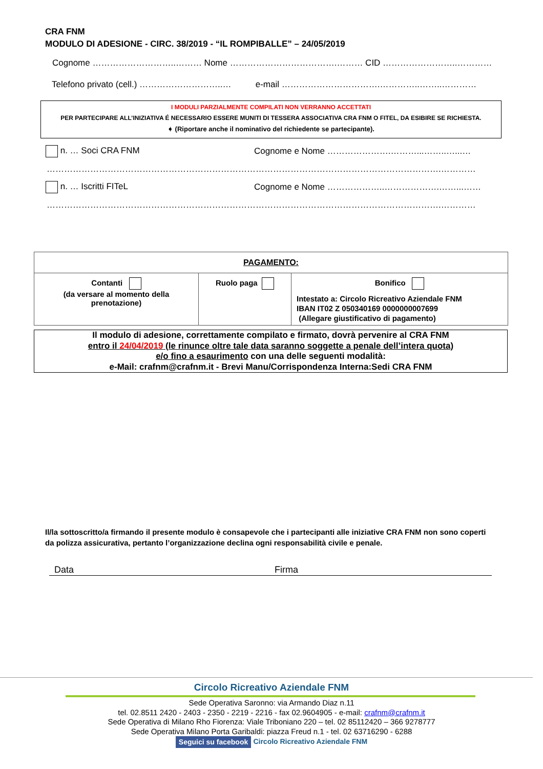CRA FNM
MODULO DI ADESIONE - CIRC. 38/2019 - “IL ROMPIBALLE” – 24/05/2019
Cognome ………………………..……… Nome ……………………………….……… CID ……………………..…………
Telefono privato (cell.) ………………………..… e-mail …………………………….…………..……..…………
I MODULI PARZIALMENTE COMPILATI NON VERRANNO ACCETTATI
PER PARTECIPARE ALL’INIZIATIVA É NECESSARIO ESSERE MUNITI DI TESSERA ASSOCIATIVA CRA FNM O FITEL, DA ESIBIRE SE RICHIESTA.
➧ (Riportare anche il nominativo del richiedente se partecipante).
n. … Soci CRA FNM Cognome e Nome ………………….………...……..…...…
……………………………………………………………………………………………………………………….…………
n. … Iscritti FITeL Cognome e Nome ………………..……………….……...……
……………………………………………………………………………………………………………………….…………
| PAGAMENTO: | | |
| Contanti (da versare al momento della prenotazione) | Ruolo paga | Bonifico Intestato a: Circolo Ricreativo Aziendale FNM IBAN IT02 Z 050340169 0000000007699 (Allegare giustificativo di pagamento) |
Il modulo di adesione, correttamente compilato e firmato, dovrà pervenire al CRA FNM
entro il 24/04/2019 (le rinunce oltre tale data saranno soggette a penale dell’intera quota)
e/o fino a esaurimento con una delle seguenti modalità:
e-Mail: crafnm@crafnm.it - Brevi Manu/Corrispondenza Interna:Sedi CRA FNM
Il/la sottoscritto/a firmando il presente modulo è consapevole che i partecipanti alle iniziative CRA FNM non sono coperti da polizza assicurativa, pertanto l’organizzazione declina ogni responsabilità civile e penale.
Data Firma
Circolo Ricreativo Aziendale FNM
Sede Operativa Saronno: via Armando Diaz n.11
tel. 02.8511 2420 - 2403 - 2350 - 2219 - 2216 - fax 02.9604905 - e-mail: crafnm@crafnm.it
Sede Operativa di Milano Rho Fiorenza: Viale Triboniano 220 – tel. 02 85112420 – 366 9278777
Sede Operativa Milano Porta Garibaldi: piazza Freud n.1 - tel. 02 63716290 - 6288
Seguici su facebook Circolo Ricreativo Aziendale FNM